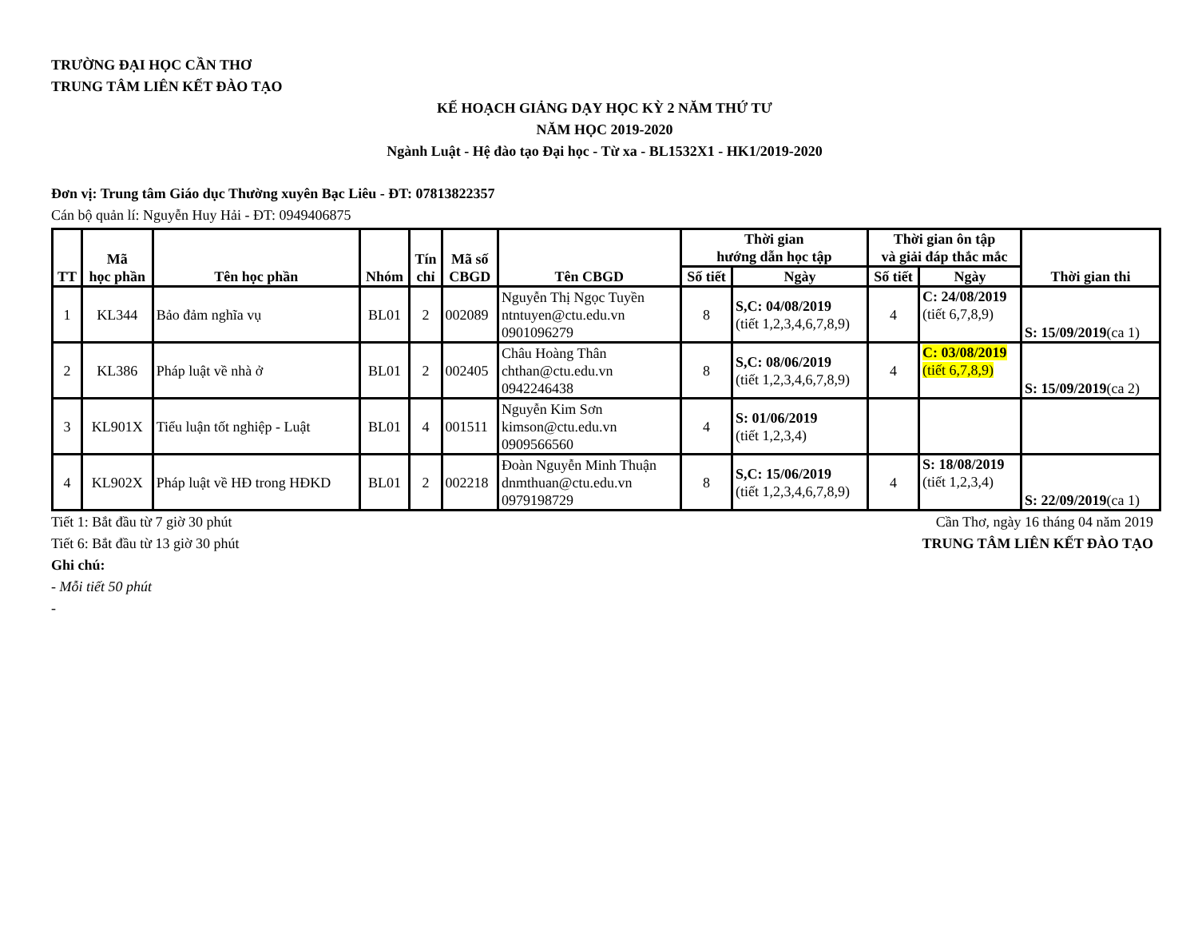TRƯỜNG ĐẠI HỌC CẦN THƠ
TRUNG TÂM LIÊN KẾT ĐÀO TẠO
KẾ HOẠCH GIẢNG DẠY HỌC KỲ 2 NĂM THỨ TƯ
NĂM HỌC 2019-2020
Ngành Luật - Hệ đào tạo Đại học - Từ xa - BL1532X1 - HK1/2019-2020
Đơn vị: Trung tâm Giáo dục Thường xuyên Bạc Liêu - ĐT: 07813822357
Cán bộ quản lí: Nguyễn Huy Hải - ĐT: 0949406875
| TT | Mã học phần | Tên học phần | Nhóm | Tín chỉ | Mã số CBGD | Tên CBGD | Thời gian hướng dẫn học tập | | Thời gian ôn tập và giải đáp thắc mắc | | Thời gian thi |
| --- | --- | --- | --- | --- | --- | --- | --- | --- | --- | --- | --- |
| | | | | | | | Số tiết | Ngày | Số tiết | Ngày | |
| 1 | KL344 | Bảo đảm nghĩa vụ | BL01 | 2 | 002089 | Nguyễn Thị Ngọc Tuyền ntntuyen@ctu.edu.vn 0901096279 | 8 | S,C: 04/08/2019 (tiết 1,2,3,4,6,7,8,9) | 4 | C: 24/08/2019 (tiết 6,7,8,9) | S: 15/09/2019 (ca 1) |
| 2 | KL386 | Pháp luật về nhà ở | BL01 | 2 | 002405 | Châu Hoàng Thân chthan@ctu.edu.vn 0942246438 | 8 | S,C: 08/06/2019 (tiết 1,2,3,4,6,7,8,9) | 4 | C: 03/08/2019 (tiết 6,7,8,9) | S: 15/09/2019 (ca 2) |
| 3 | KL901X | Tiểu luận tốt nghiệp - Luật | BL01 | 4 | 001511 | Nguyễn Kim Sơn kimson@ctu.edu.vn 0909566560 | 4 | S: 01/06/2019 (tiết 1,2,3,4) | | | |
| 4 | KL902X | Pháp luật về HĐ trong HĐKD | BL01 | 2 | 002218 | Đoàn Nguyễn Minh Thuận dnmthuan@ctu.edu.vn 0979198729 | 8 | S,C: 15/06/2019 (tiết 1,2,3,4,6,7,8,9) | 4 | S: 18/08/2019 (tiết 1,2,3,4) | S: 22/09/2019 (ca 1) |
Tiết 1: Bắt đầu từ 7 giờ 30 phút
Cần Thơ, ngày 16 tháng 04 năm 2019
Tiết 6: Bắt đầu từ 13 giờ 30 phút
TRUNG TÂM LIÊN KẾT ĐÀO TẠO
Ghi chú:
- Mỗi tiết 50 phút
-